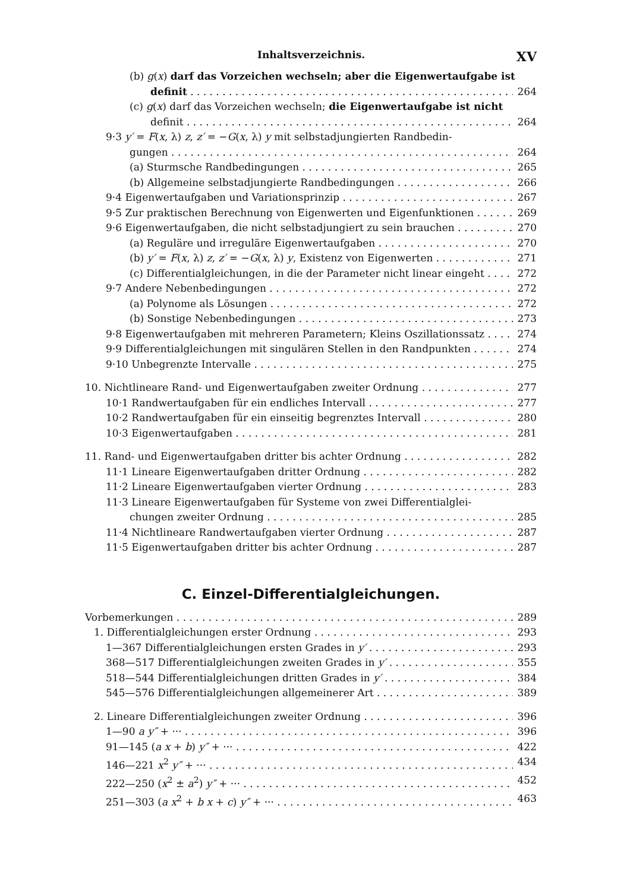Inhaltsverzeichnis. XV
(b) g(x) darf das Vorzeichen wechseln; aber die Eigenwertaufgabe ist
definit 264
(c) g(x) darf das Vorzeichen wechseln; die Eigenwertaufgabe ist nicht
definit 264
9·3 y′ = F(x, λ) z, z′ = −G(x, λ) y mit selbstadjungierten Randbedin-
gungen 264
(a) Sturmsche Randbedingungen 265
(b) Allgemeine selbstadjungierte Randbedingungen 266
9·4 Eigenwertaufgaben und Variationsprinzip 267
9·5 Zur praktischen Berechnung von Eigenwerten und Eigenfunktionen 269
9·6 Eigenwertaufgaben, die nicht selbstadjungiert zu sein brauchen 270
(a) Reguläre und irreguläre Eigenwertaufgaben 270
(b) y′ = F(x, λ) z, z′ = −G(x, λ) y, Existenz von Eigenwerten 271
(c) Differentialgleichungen, in die der Parameter nicht linear eingeht 272
9·7 Andere Nebenbedingungen 272
(a) Polynome als Lösungen 272
(b) Sonstige Nebenbedingungen 273
9·8 Eigenwertaufgaben mit mehreren Parametern; Kleins Oszillationssatz 274
9·9 Differentialgleichungen mit singulären Stellen in den Randpunkten 274
9·10 Unbegrenzte Intervalle 275
10. Nichtlineare Rand- und Eigenwertaufgaben zweiter Ordnung 277
10·1 Randwertaufgaben für ein endliches Intervall 277
10·2 Randwertaufgaben für ein einseitig begrenztes Intervall 280
10·3 Eigenwertaufgaben 281
11. Rand- und Eigenwertaufgaben dritter bis achter Ordnung 282
11·1 Lineare Eigenwertaufgaben dritter Ordnung 282
11·2 Lineare Eigenwertaufgaben vierter Ordnung 283
11·3 Lineare Eigenwertaufgaben für Systeme von zwei Differentialglei-
chungen zweiter Ordnung 285
11·4 Nichtlineare Randwertaufgaben vierter Ordnung 287
11·5 Eigenwertaufgaben dritter bis achter Ordnung 287
C. Einzel-Differentialgleichungen.
Vorbemerkungen 289
1. Differentialgleichungen erster Ordnung 293
1—367 Differentialgleichungen ersten Grades in y′ 293
368—517 Differentialgleichungen zweiten Grades in y′ 355
518—544 Differentialgleichungen dritten Grades in y′ 384
545—576 Differentialgleichungen allgemeinerer Art 389
2. Lineare Differentialgleichungen zweiter Ordnung 396
1—90 a y″ + ··· 396
91—145 (a x + b) y″ + ··· 422
146—221 x<sup>2</sup> y″ + ··· 434
222—250 (x<sup>2</sup> ± a<sup>2</sup>) y″ + ··· 452
251—303 (a x<sup>2</sup> + b x + c) y″ + ··· 463